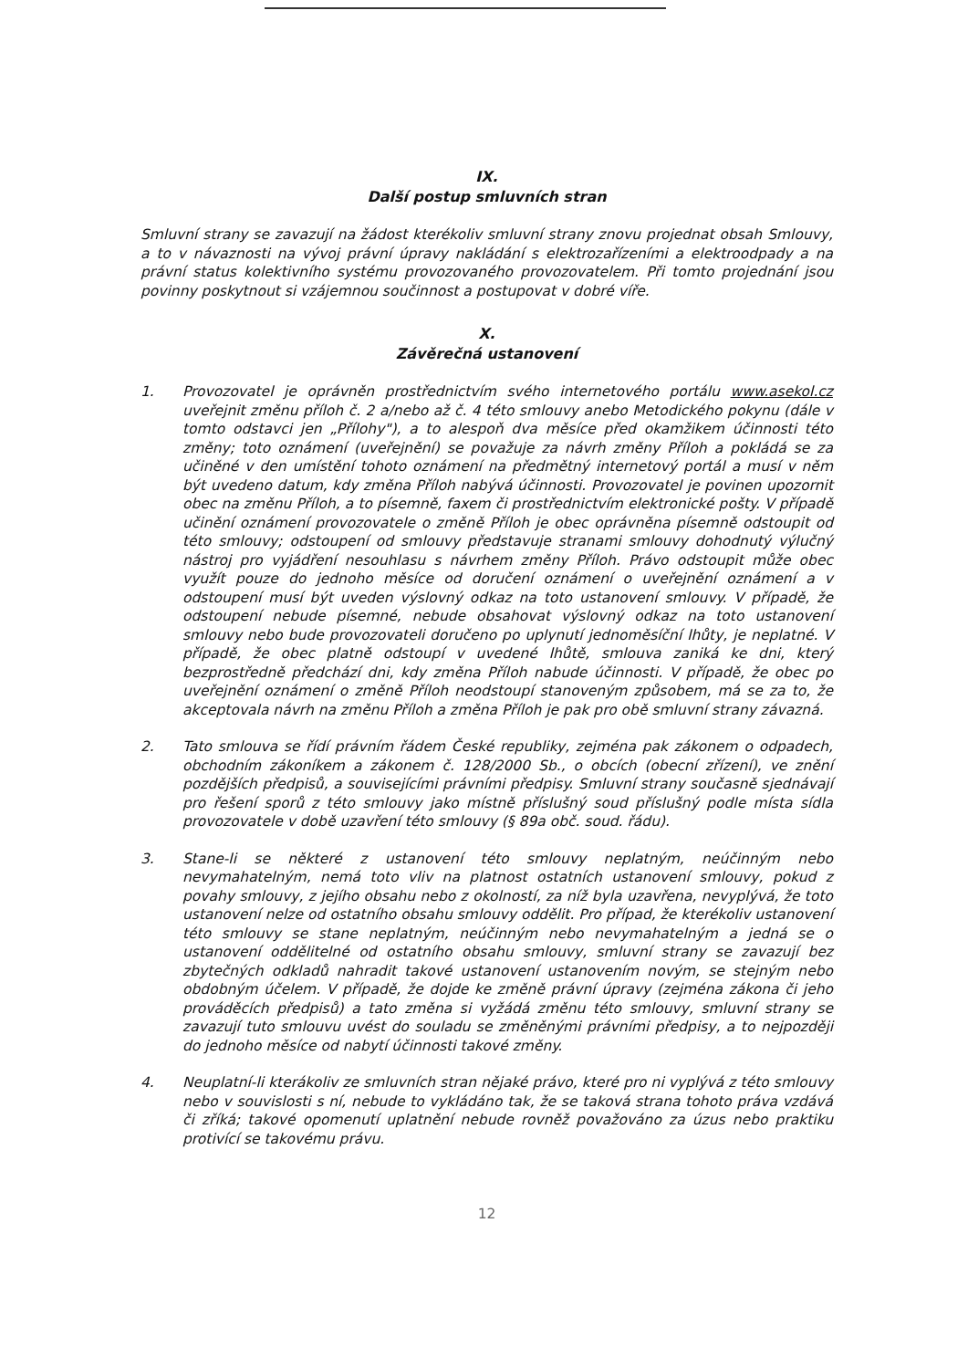IX.
Další postup smluvních stran
Smluvní strany se zavazují na žádost kterékoliv smluvní strany znovu projednat obsah Smlouvy, a to v návaznosti na vývoj právní úpravy nakládání s elektrozařízeními a elektroodpady a na právní status kolektivního systému provozovaného provozovatelem. Při tomto projednání jsou povinny poskytnout si vzájemnou součinnost a postupovat v dobré víře.
X.
Závěrečná ustanovení
1. Provozovatel je oprávněn prostřednictvím svého internetového portálu www.asekol.cz uveřejnit změnu příloh č. 2 a/nebo až č. 4 této smlouvy anebo Metodického pokynu (dále v tomto odstavci jen „Přílohy"), a to alespoň dva měsíce před okamžikem účinnosti této změny; toto oznámení (uveřejnění) se považuje za návrh změny Příloh a pokládá se za učiněné v den umístění tohoto oznámení na předmětný internetový portál a musí v něm být uvedeno datum, kdy změna Příloh nabývá účinnosti. Provozovatel je povinen upozornit obec na změnu Příloh, a to písemně, faxem či prostřednictvím elektronické pošty. V případě učinění oznámení provozovatele o změně Příloh je obec oprávněna písemně odstoupit od této smlouvy; odstoupení od smlouvy představuje stranami smlouvy dohodnutý výlučný nástroj pro vyjádření nesouhlasu s návrhem změny Příloh. Právo odstoupit může obec využít pouze do jednoho měsíce od doručení oznámení o uveřejnění oznámení a v odstoupení musí být uveden výslovný odkaz na toto ustanovení smlouvy. V případě, že odstoupení nebude písemné, nebude obsahovat výslovný odkaz na toto ustanovení smlouvy nebo bude provozovateli doručeno po uplynutí jednoměsíční lhůty, je neplatné. V případě, že obec platně odstoupí v uvedené lhůtě, smlouva zaniká ke dni, který bezprostředně předchází dni, kdy změna Příloh nabude účinnosti. V případě, že obec po uveřejnění oznámení o změně Příloh neodstoupí stanoveným způsobem, má se za to, že akceptovala návrh na změnu Příloh a změna Příloh je pak pro obě smluvní strany závazná.
2. Tato smlouva se řídí právním řádem České republiky, zejména pak zákonem o odpadech, obchodním zákoníkem a zákonem č. 128/2000 Sb., o obcích (obecní zřízení), ve znění pozdějších předpisů, a souvisejícími právními předpisy. Smluvní strany současně sjednávají pro řešení sporů z této smlouvy jako místně příslušný soud příslušný podle místa sídla provozovatele v době uzavření této smlouvy (§ 89a obč. soud. řádu).
3. Stane-li se některé z ustanovení této smlouvy neplatným, neúčinným nebo nevymahatelným, nemá toto vliv na platnost ostatních ustanovení smlouvy, pokud z povahy smlouvy, z jejího obsahu nebo z okolností, za níž byla uzavřena, nevyplývá, že toto ustanovení nelze od ostatního obsahu smlouvy oddělit. Pro případ, že kterékoliv ustanovení této smlouvy se stane neplatným, neúčinným nebo nevymahatelným a jedná se o ustanovení oddělitelné od ostatního obsahu smlouvy, smluvní strany se zavazují bez zbytečných odkladů nahradit takové ustanovení ustanovením novým, se stejným nebo obdobným účelem. V případě, že dojde ke změně právní úpravy (zejména zákona či jeho prováděcích předpisů) a tato změna si vyžádá změnu této smlouvy, smluvní strany se zavazují tuto smlouvu uvést do souladu se změněnými právními předpisy, a to nejpozději do jednoho měsíce od nabytí účinnosti takové změny.
4. Neuplatní-li kterákoliv ze smluvních stran nějaké právo, které pro ni vyplývá z této smlouvy nebo v souvislosti s ní, nebude to vykládáno tak, že se taková strana tohoto práva vzdává či zříká; takové opomenutí uplatnění nebude rovněž považováno za úzus nebo praktiku protivící se takovému právu.
12